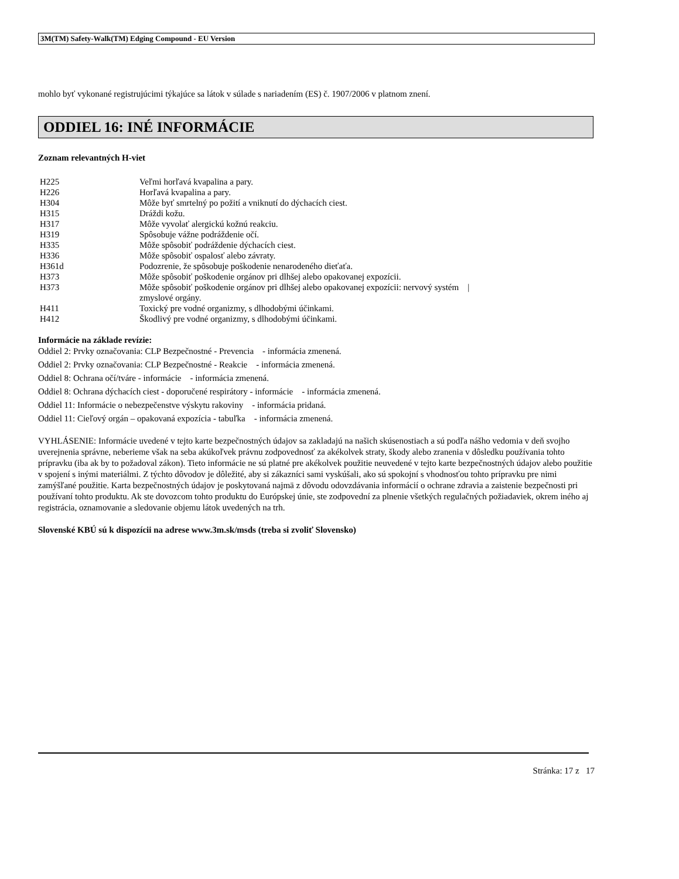3M(TM) Safety-Walk(TM) Edging Compound - EU Version
mohlo byť vykonané registrujúcimi týkajúce sa látok v súlade s nariadením (ES) č. 1907/2006 v platnom znení.
ODDIEL 16: INÉ INFORMÁCIE
Zoznam relevantných H-viet
| H225 | Veľmi horľavá kvapalina a pary. |
| H226 | Horľavá kvapalina a pary. |
| H304 | Môže byť smrtelný po požití a vniknutí do dýchacích ciest. |
| H315 | Dráždi kožu. |
| H317 | Môže vyvolať alergickú kožnú reakciu. |
| H319 | Spôsobuje vážne podráždenie očí. |
| H335 | Môže spôsobiť podráždenie dýchacích ciest. |
| H336 | Môže spôsobiť ospalosť alebo závraty. |
| H361d | Podozrenie, že spôsobuje poškodenie nenarodeného dieťaťa. |
| H373 | Môže spôsobiť poškodenie orgánov pri dlhšej alebo opakovanej expozícii. |
| H373 | Môže spôsobiť poškodenie orgánov pri dlhšej alebo opakovanej expozícii: nervový systém / zmyslové orgány. |
| H411 | Toxický pre vodné organizmy, s dlhodobými účinkami. |
| H412 | Škodlivý pre vodné organizmy, s dlhodobými účinkami. |
Informácie na základe revízie:
Oddiel 2: Prvky označovania: CLP Bezpečnostné - Prevencia - informácia zmenená.
Oddiel 2: Prvky označovania: CLP Bezpečnostné - Reakcie - informácia zmenená.
Oddiel 8: Ochrana očí/tváre - informácie - informácia zmenená.
Oddiel 8: Ochrana dýchacích ciest - doporučené respirátory - informácie - informácia zmenená.
Oddiel 11: Informácie o nebezpečenstve výskytu rakoviny - informácia pridaná.
Oddiel 11: Cieľový orgán – opakovaná expozícia - tabuľka - informácia zmenená.
VYHLÁSENIE: Informácie uvedené v tejto karte bezpečnostných údajov sa zakladajú na našich skúsenostiach a sú podľa nášho vedomia v deň svojho uverejnenia správne, neberieme však na seba akúkoľvek právnu zodpovednosť za akékolvek straty, škody alebo zranenia v dôsledku používania tohto prípravku (iba ak by to požadoval zákon). Tieto informácie ne sú platné pre akékolvek použitie neuvedené v tejto karte bezpečnostných údajov alebo použitie v spojení s inými materiálmi. Z týchto dôvodov je dôležité, aby si zákazníci sami vyskúšali, ako sú spokojní s vhodnosťou tohto prípravku pre nimi zamýšľané použitie. Karta bezpečnostných údajov je poskytovaná najmä z dôvodu odovzdávania informácií o ochrane zdravia a zaistenie bezpečnosti pri používaní tohto produktu. Ak ste dovozcom tohto produktu do Európskej únie, ste zodpovední za plnenie všetkých regulačných požiadaviek, okrem iného aj registrácia, oznamovanie a sledovanie objemu látok uvedených na trh.
Slovenské KBÚ sú k dispozícii na adrese www.3m.sk/msds (treba si zvoliť Slovensko)
Stránka: 17 z 17